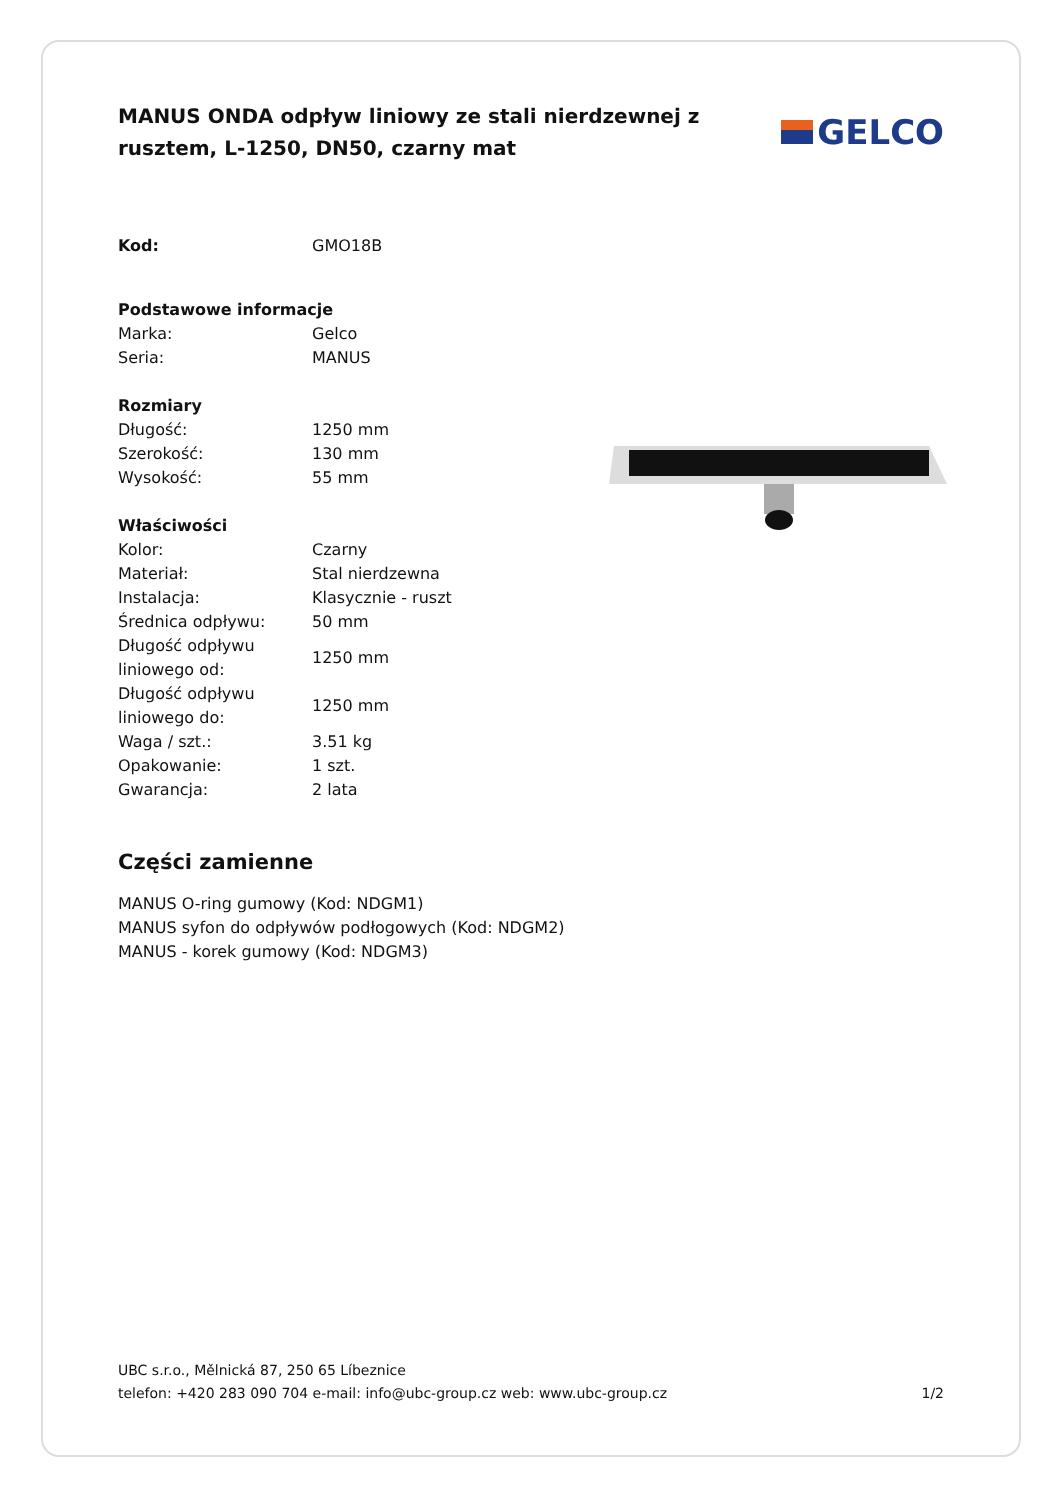MANUS ONDA odpływ liniowy ze stali nierdzewnej z rusztem, L-1250, DN50, czarny mat
GELCO
| Kod: | GMO18B |
| Podstawowe informacje | |
| Marka: | Gelco |
| Seria: | MANUS |
| Rozmiary | |
| Długość: | 1250 mm |
| Szerokość: | 130 mm |
| Wysokość: | 55 mm |
| Właściwości | |
| Kolor: | Czarny |
| Materiał: | Stal nierdzewna |
| Instalacja: | Klasycznie - ruszt |
| Średnica odpływu: | 50 mm |
| Długość odpływu liniowego od: | 1250 mm |
| Długość odpływu liniowego do: | 1250 mm |
| Waga / szt.: | 3.51 kg |
| Opakowanie: | 1 szt. |
| Gwarancja: | 2 lata |
Części zamienne
MANUS O-ring gumowy (Kod: NDGM1)
MANUS syfon do odpływów podłogowych (Kod: NDGM2)
MANUS - korek gumowy (Kod: NDGM3)
UBC s.r.o., Mělnická 87, 250 65 Líbeznice
telefon: +420 283 090 704 e-mail: info@ubc-group.cz web: www.ubc-group.cz 1/2